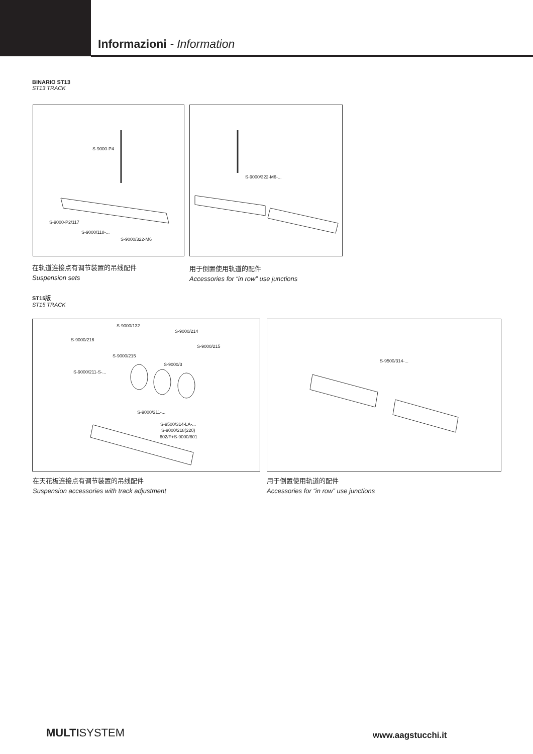Informazioni - Information
BINARIO ST13
ST13 TRACK
S-9000-P4
S-9000-P2/117
S-9000/118-...
S-9000/322-M6
S-9000/322-M6-...
在轨道连接点有调节装置的吊线配件
Suspension sets
用于倒置使用轨道的配件
Accessories for “in row” use junctions
ST15版
ST15 TRACK
S-9000/132
S-9000/214
S-9000/216
S-9000/215
S-9000/215
S-9000/3
S-9000/211-S-...
S-9000/211-...
S-9500/314-LA-...
S-9000/218(220)
602/F+S-9000/601
S-9500/314-...
在天花板连接点有调节装置的吊线配件
Suspension accessories with track adjustment
用于倒置使用轨道的配件
Accessories for “in row” use junctions
MULTISYSTEM www.aagstucchi.it